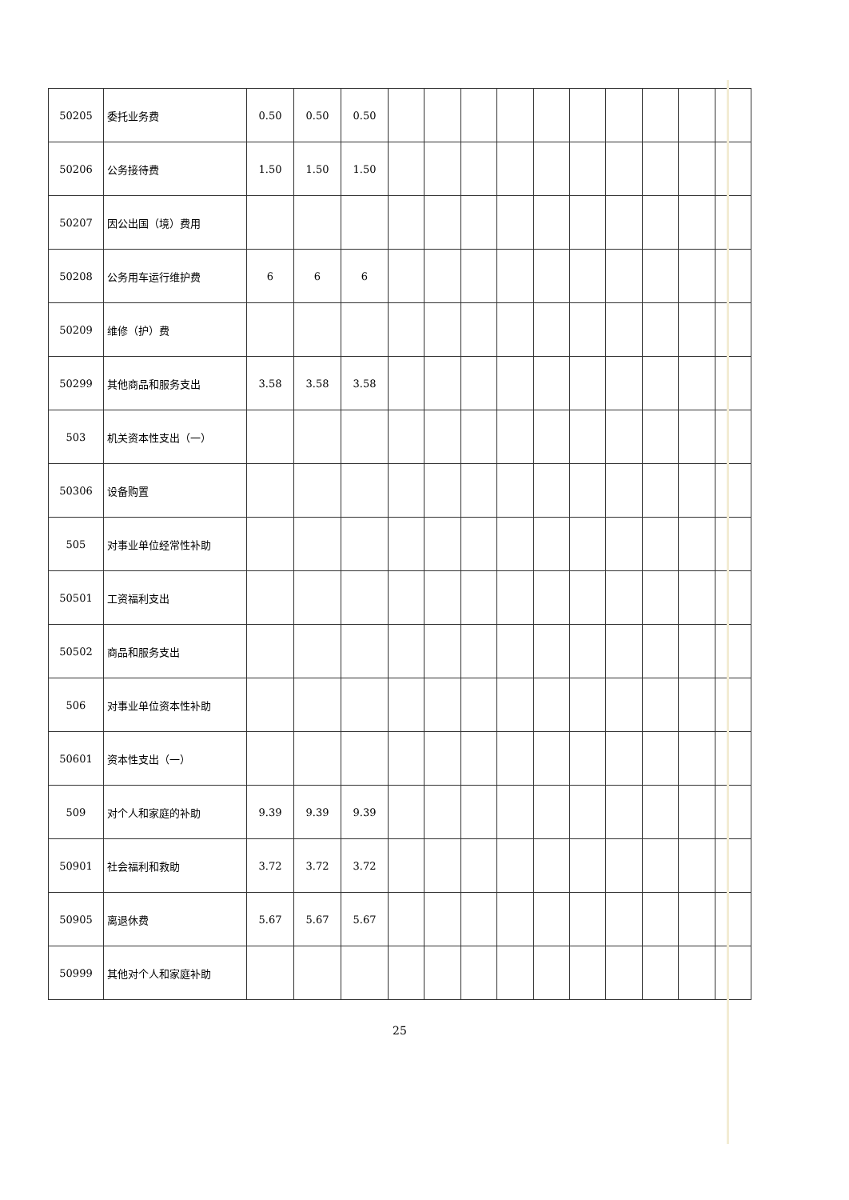| 50205 | 委托业务费 | 0.50 | 0.50 | 0.50 | | | | | | | | | | |
| 50206 | 公务接待费 | 1.50 | 1.50 | 1.50 | | | | | | | | | | |
| 50207 | 因公出国（境）费用 | | | | | | | | | | | | | |
| 50208 | 公务用车运行维护费 | 6 | 6 | 6 | | | | | | | | | | |
| 50209 | 维修（护）费 | | | | | | | | | | | | | |
| 50299 | 其他商品和服务支出 | 3.58 | 3.58 | 3.58 | | | | | | | | | | |
| 503 | 机关资本性支出（一） | | | | | | | | | | | | | |
| 50306 | 设备购置 | | | | | | | | | | | | | |
| 505 | 对事业单位经常性补助 | | | | | | | | | | | | | |
| 50501 | 工资福利支出 | | | | | | | | | | | | | |
| 50502 | 商品和服务支出 | | | | | | | | | | | | | |
| 506 | 对事业单位资本性补助 | | | | | | | | | | | | | |
| 50601 | 资本性支出（一） | | | | | | | | | | | | | |
| 509 | 对个人和家庭的补助 | 9.39 | 9.39 | 9.39 | | | | | | | | | | |
| 50901 | 社会福利和救助 | 3.72 | 3.72 | 3.72 | | | | | | | | | | |
| 50905 | 离退休费 | 5.67 | 5.67 | 5.67 | | | | | | | | | | |
| 50999 | 其他对个人和家庭补助 | | | | | | | | | | | | | |
25